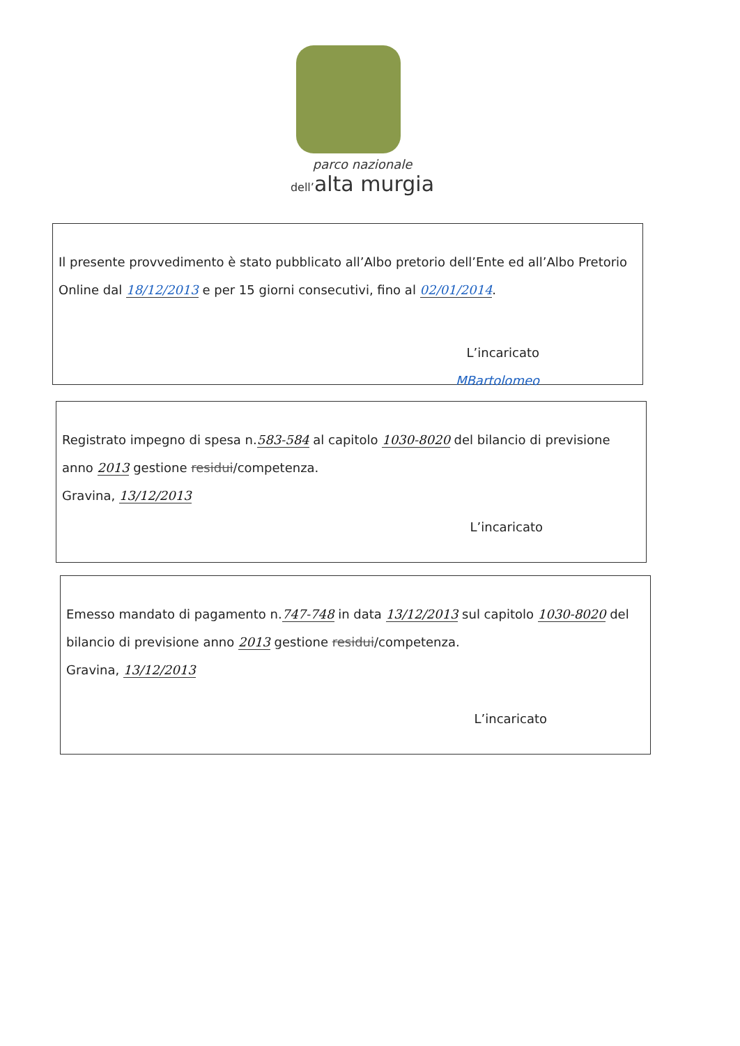parco nazionale
dell’alta murgia
Il presente provvedimento è stato pubblicato all’Albo pretorio dell’Ente ed all’Albo Pretorio Online dal 18/12/2013 e per 15 giorni consecutivi, fino al 02/01/2014.
L’incaricato
MBartolomeo
Registrato impegno di spesa n.583-584 al capitolo 1030-8020 del bilancio di previsione anno 2013 gestione residui/competenza.
Gravina, 13/12/2013
L’incaricato
Emesso mandato di pagamento n.747-748 in data 13/12/2013 sul capitolo 1030-8020 del bilancio di previsione anno 2013 gestione residui/competenza.
Gravina, 13/12/2013
L’incaricato